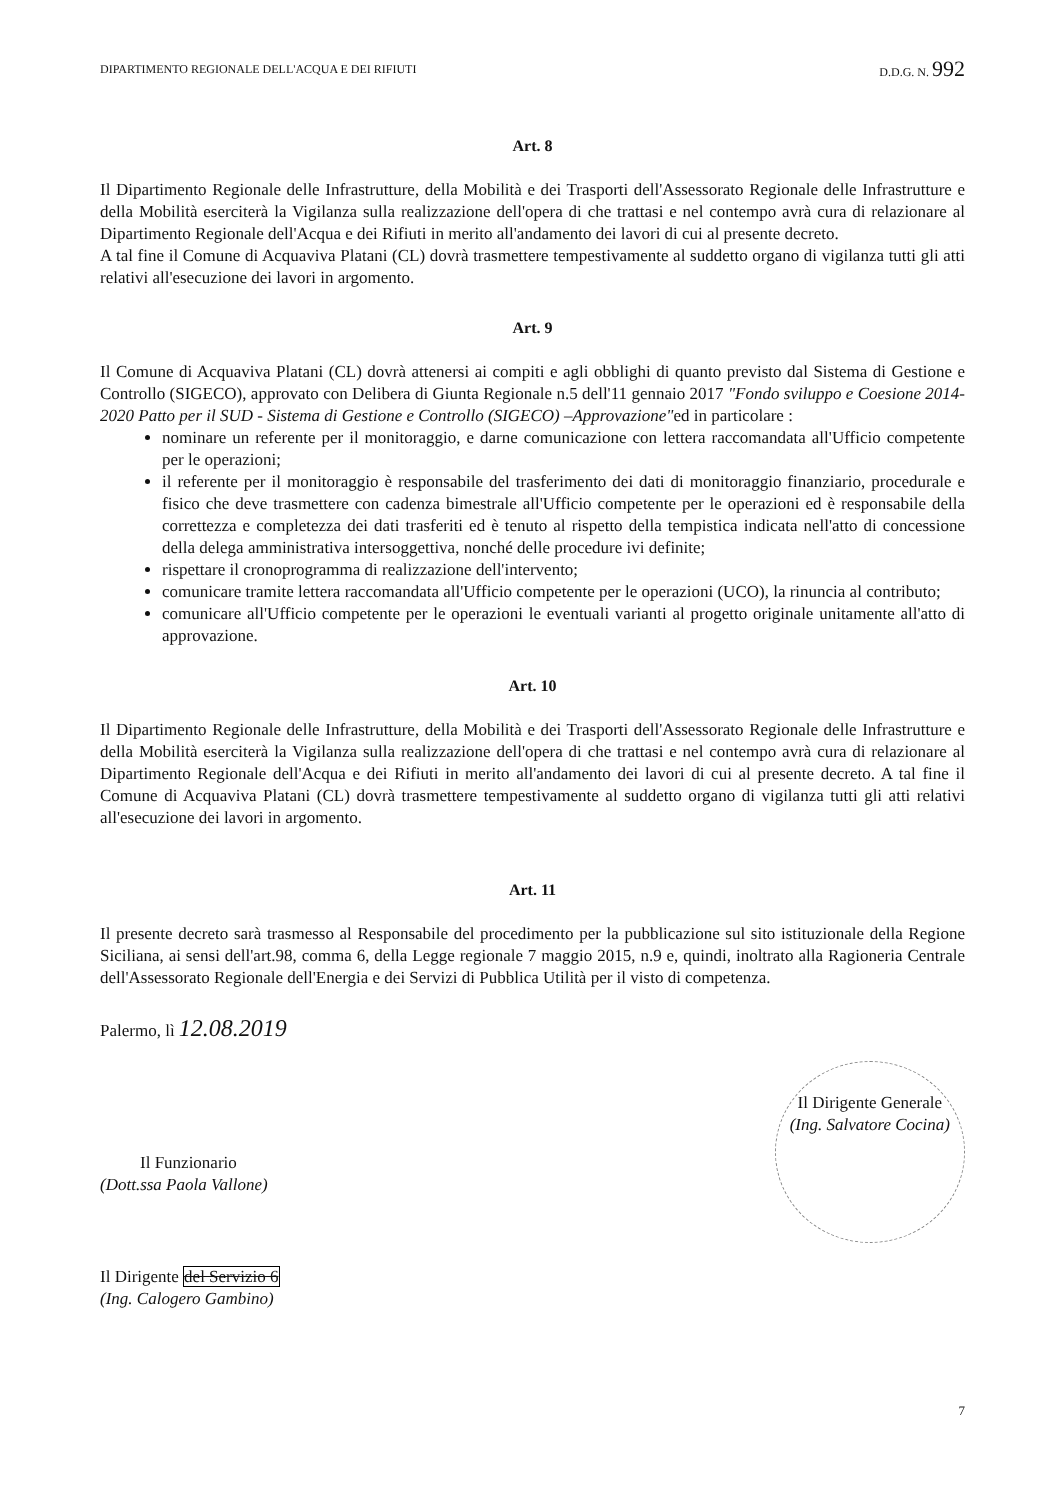DIPARTIMENTO REGIONALE DELL'ACQUA E DEI RIFIUTI D.D.G. N. 992
Art. 8
Il Dipartimento Regionale delle Infrastrutture, della Mobilità e dei Trasporti dell'Assessorato Regionale delle Infrastrutture e della Mobilità eserciterà la Vigilanza sulla realizzazione dell'opera di che trattasi e nel contempo avrà cura di relazionare al Dipartimento Regionale dell'Acqua e dei Rifiuti in merito all'andamento dei lavori di cui al presente decreto.
A tal fine il Comune di Acquaviva Platani (CL) dovrà trasmettere tempestivamente al suddetto organo di vigilanza tutti gli atti relativi all'esecuzione dei lavori in argomento.
Art. 9
Il Comune di Acquaviva Platani (CL) dovrà attenersi ai compiti e agli obblighi di quanto previsto dal Sistema di Gestione e Controllo (SIGECO), approvato con Delibera di Giunta Regionale n.5 dell'11 gennaio 2017 "Fondo sviluppo e Coesione 2014-2020 Patto per il SUD - Sistema di Gestione e Controllo (SIGECO) –Approvazione"ed in particolare :
nominare un referente per il monitoraggio, e darne comunicazione con lettera raccomandata all'Ufficio competente per le operazioni;
il referente per il monitoraggio è responsabile del trasferimento dei dati di monitoraggio finanziario, procedurale e fisico che deve trasmettere con cadenza bimestrale all'Ufficio competente per le operazioni ed è responsabile della correttezza e completezza dei dati trasferiti ed è tenuto al rispetto della tempistica indicata nell'atto di concessione della delega amministrativa intersoggettiva, nonché delle procedure ivi definite;
rispettare il cronoprogramma di realizzazione dell'intervento;
comunicare tramite lettera raccomandata all'Ufficio competente per le operazioni (UCO), la rinuncia al contributo;
comunicare all'Ufficio competente per le operazioni le eventuali varianti al progetto originale unitamente all'atto di approvazione.
Art. 10
Il Dipartimento Regionale delle Infrastrutture, della Mobilità e dei Trasporti dell'Assessorato Regionale delle Infrastrutture e della Mobilità eserciterà la Vigilanza sulla realizzazione dell'opera di che trattasi e nel contempo avrà cura di relazionare al Dipartimento Regionale dell'Acqua e dei Rifiuti in merito all'andamento dei lavori di cui al presente decreto. A tal fine il Comune di Acquaviva Platani (CL) dovrà trasmettere tempestivamente al suddetto organo di vigilanza tutti gli atti relativi all'esecuzione dei lavori in argomento.
Art. 11
Il presente decreto sarà trasmesso al Responsabile del procedimento per la pubblicazione sul sito istituzionale della Regione Siciliana, ai sensi dell'art.98, comma 6, della Legge regionale 7 maggio 2015, n.9 e, quindi, inoltrato alla Ragioneria Centrale dell'Assessorato Regionale dell'Energia e dei Servizi di Pubblica Utilità per il visto di competenza.
Palermo, lì 12.08.2019
Il Funzionario
(Dott.ssa Paola Vallone)
Il Dirigente del Servizio 6
(Ing. Calogero Gambino)
Il Dirigente Generale
(Ing. Salvatore Cocina)
7